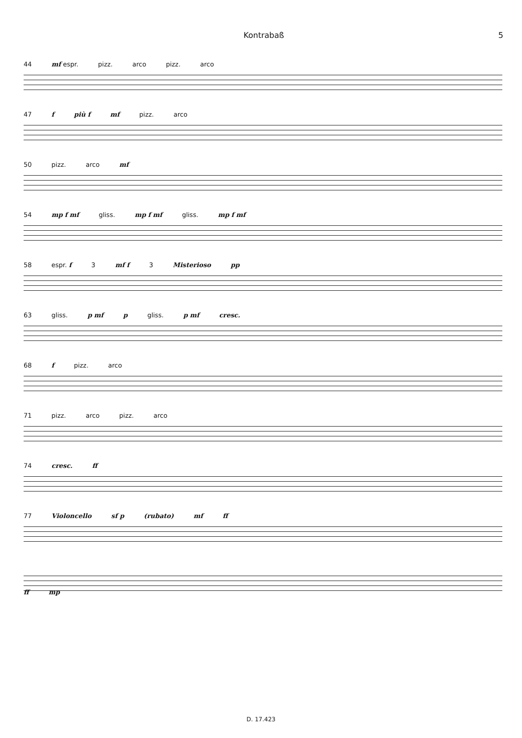Kontrabaß 5
44 mf espr. pizz. arco pizz. arco
47 f più f mf pizz. arco
50 pizz. arco mf
54 mp f mf gliss. mp f mf gliss. mp f mf
58 espr. f 3 mf f 3 Misterioso pp
63 gliss. p mf p gliss. p mf cresc.
68 f pizz. arco
71 pizz. arco pizz. arco
74 cresc. ff
77 Violoncello sf p (rubato) mf ff
ff mp
D. 17.423